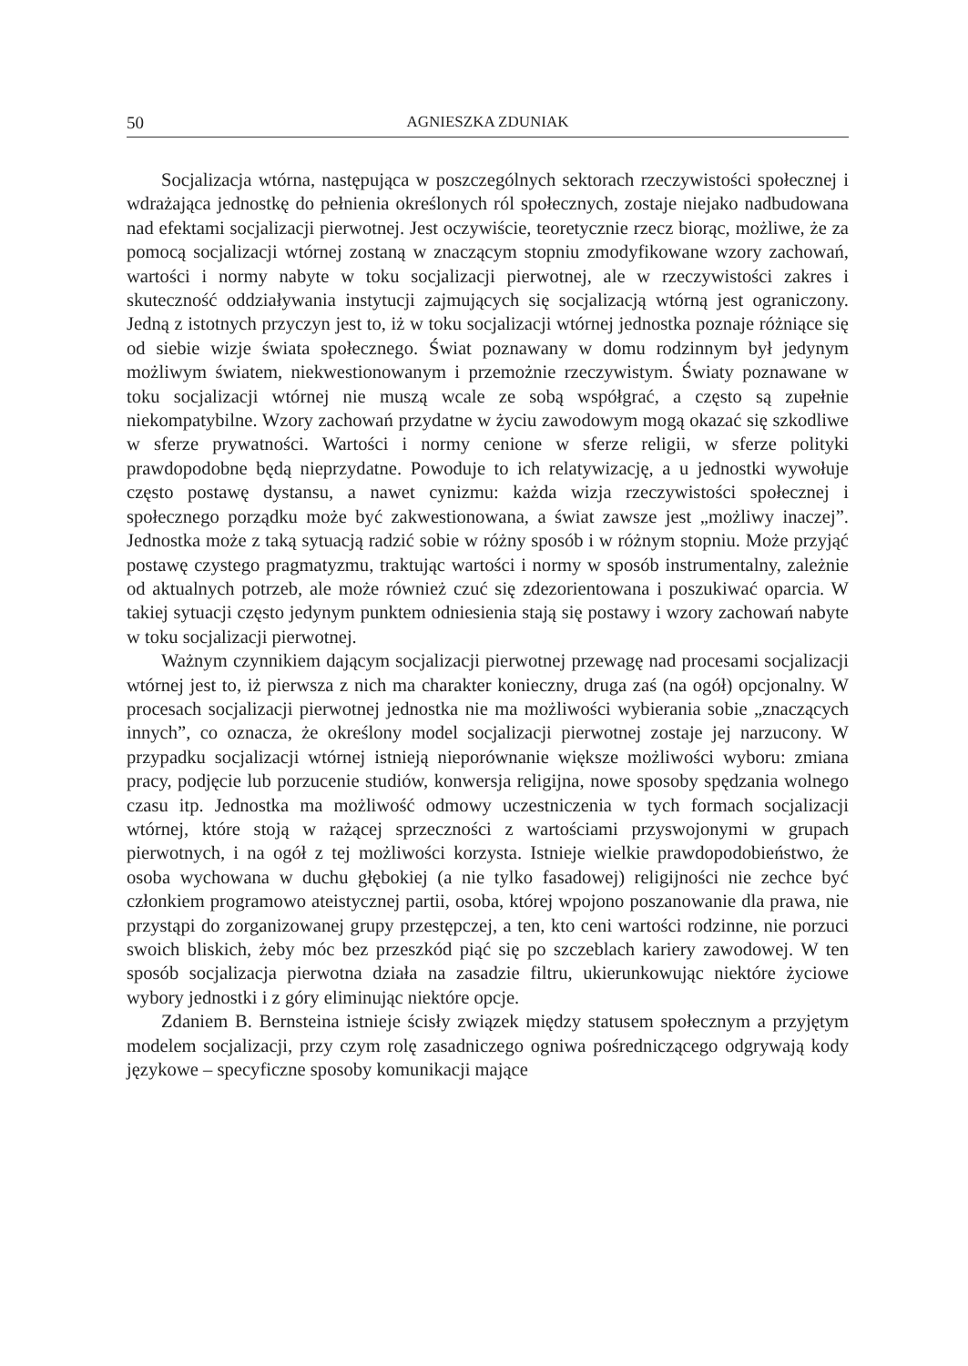50 AGNIESZKA ZDUNIAK
Socjalizacja wtórna, następująca w poszczególnych sektorach rzeczywistości społecznej i wdrażająca jednostkę do pełnienia określonych ról społecznych, zostaje niejako nadbudowana nad efektami socjalizacji pierwotnej. Jest oczywiście, teoretycznie rzecz biorąc, możliwe, że za pomocą socjalizacji wtórnej zostaną w znaczącym stopniu zmodyfikowane wzory zachowań, wartości i normy nabyte w toku socjalizacji pierwotnej, ale w rzeczywistości zakres i skuteczność oddziaływania instytucji zajmujących się socjalizacją wtórną jest ograniczony. Jedną z istotnych przyczyn jest to, iż w toku socjalizacji wtórnej jednostka poznaje różniące się od siebie wizje świata społecznego. Świat poznawany w domu rodzinnym był jedynym możliwym światem, niekwestionowanym i przemożnie rzeczywistym. Światy poznawane w toku socjalizacji wtórnej nie muszą wcale ze sobą współgrać, a często są zupełnie niekompatybilne. Wzory zachowań przydatne w życiu zawodowym mogą okazać się szkodliwe w sferze prywatności. Wartości i normy cenione w sferze religii, w sferze polityki prawdopodobne będą nieprzydatne. Powoduje to ich relatywizację, a u jednostki wywołuje często postawę dystansu, a nawet cynizmu: każda wizja rzeczywistości społecznej i społecznego porządku może być zakwestionowana, a świat zawsze jest „możliwy inaczej”. Jednostka może z taką sytuacją radzić sobie w różny sposób i w różnym stopniu. Może przyjąć postawę czystego pragmatyzmu, traktując wartości i normy w sposób instrumentalny, zależnie od aktualnych potrzeb, ale może również czuć się zdezorientowana i poszukiwać oparcia. W takiej sytuacji często jedynym punktem odniesienia stają się postawy i wzory zachowań nabyte w toku socjalizacji pierwotnej.
Ważnym czynnikiem dającym socjalizacji pierwotnej przewagę nad procesami socjalizacji wtórnej jest to, iż pierwsza z nich ma charakter konieczny, druga zaś (na ogół) opcjonalny. W procesach socjalizacji pierwotnej jednostka nie ma możliwości wybierania sobie „znaczących innych”, co oznacza, że określony model socjalizacji pierwotnej zostaje jej narzucony. W przypadku socjalizacji wtórnej istnieją nieporównanie większe możliwości wyboru: zmiana pracy, podjęcie lub porzucenie studiów, konwersja religijna, nowe sposoby spędzania wolnego czasu itp. Jednostka ma możliwość odmowy uczestniczenia w tych formach socjalizacji wtórnej, które stoją w rażącej sprzeczności z wartościami przyswojonymi w grupach pierwotnych, i na ogół z tej możliwości korzysta. Istnieje wielkie prawdopodobieństwo, że osoba wychowana w duchu głębokiej (a nie tylko fasadowej) religijności nie zechce być członkiem programowo ateistycznej partii, osoba, której wpojono poszanowanie dla prawa, nie przystąpi do zorganizowanej grupy przestępczej, a ten, kto ceni wartości rodzinne, nie porzuci swoich bliskich, żeby móc bez przeszkód piąć się po szczeblach kariery zawodowej. W ten sposób socjalizacja pierwotna działa na zasadzie filtru, ukierunkowując niektóre życiowe wybory jednostki i z góry eliminując niektóre opcje.
Zdaniem B. Bernsteina istnieje ścisły związek między statusem społecznym a przyjętym modelem socjalizacji, przy czym rolę zasadniczego ogniwa pośredniczącego odgrywają kody językowe – specyficzne sposoby komunikacji mające